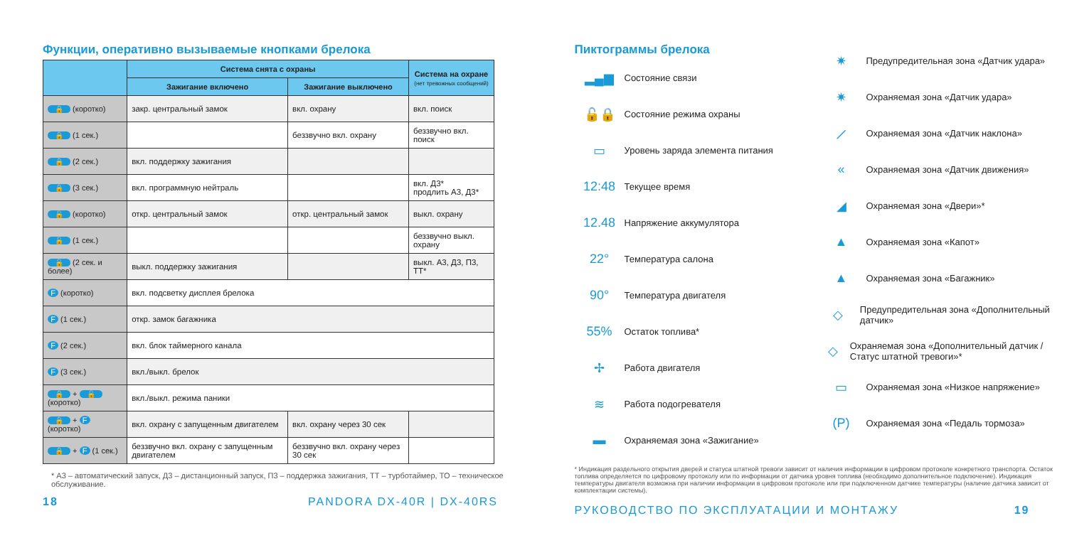Функции, оперативно вызываемые кнопками брелока
| | Система снята с охраны | | Система на охране (нет тревожных сообщений) |
| --- | --- | --- | --- |
| | Зажигание включено | Зажигание выключено | |
| 🔒 (коротко) | закр. центральный замок | вкл. охрану | вкл. поиск |
| 🔒 (1 сек.) | | беззвучно вкл. охрану | беззвучно вкл. поиск |
| 🔒 (2 сек.) | вкл. поддержку зажигания | | |
| 🔒 (3 сек.) | вкл. программную нейтраль | | вкл. Д3* продлить А3, Д3* |
| 🔓 (коротко) | откр. центральный замок | откр. центральный замок | выкл. охрану |
| 🔓 (1 сек.) | | | беззвучно выкл. охрану |
| 🔓 (2 сек. и более) | выкл. поддержку зажигания | | выкл. А3, Д3, П3, ТТ* |
| F (коротко) | вкл. подсветку дисплея брелока | | |
| F (1 сек.) | откр. замок багажника | | |
| F (2 сек.) | вкл. блок таймерного канала | | |
| F (3 сек.) | вкл./выкл. брелок | | |
| 🔒 + 🔓 (коротко) | вкл./выкл. режима паники | | |
| 🔒 + F (коротко) | вкл. охрану с запущенным двигателем | вкл. охрану через 30 сек | |
| 🔒 + F (1 сек.) | беззвучно вкл. охрану с запущенным двигателем | беззвучно вкл. охрану через 30 сек | |
* А3 – автоматический запуск, Д3 – дистанционный запуск, П3 – поддержка зажигания, ТТ – турботаймер, ТО – техническое обслуживание.
18 PANDORA DX-40R | DX-40RS
Пиктограммы брелока
▂▄▆ Состояние связи
🔓🔒 Состояние режима охраны
▭ Уровень заряда элемента питания
12:48 Текущее время
12.48 Напряжение аккумулятора
22° Температура салона
90° Температура двигателя
55% Остаток топлива*
✢ Работа двигателя
≋ Работа подогревателя
▬ Охраняемая зона «Зажигание»
✷ Предупредительная зона «Датчик удара»
✷ Охраняемая зона «Датчик удара»
⟋ Охраняемая зона «Датчик наклона»
« Охраняемая зона «Датчик движения»
◢ Охраняемая зона «Двери»*
▲ Охраняемая зона «Капот»
▲ Охраняемая зона «Багажник»
◇ Предупредительная зона «Дополнительный датчик»
◇ Охраняемая зона «Дополнительный датчик / Статус штатной тревоги»*
▭ Охраняемая зона «Низкое напряжение»
(P) Охраняемая зона «Педаль тормоза»
* Индикация раздельного открытия дверей и статуса штатной тревоги зависит от наличия информации в цифровом протоколе конкретного транспорта. Остаток топлива определяется по цифровому протоколу или по информации от датчика уровня топлива (необходимо дополнительное подключение). Индикация температуры двигателя возможна при наличии информации в цифровом протоколе или при подключенном датчике температуры (наличие датчика зависит от комплектации системы).
РУКОВОДСТВО ПО ЭКСПЛУАТАЦИИ И МОНТАЖУ 19